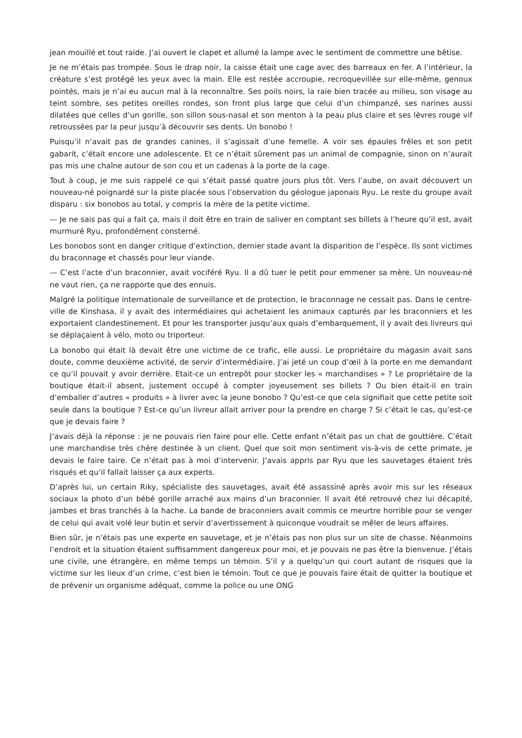jean mouillé et tout raide. J’ai ouvert le clapet et allumé la lampe avec le sentiment de commettre une bêtise.
Je ne m’étais pas trompée. Sous le drap noir, la caisse était une cage avec des barreaux en fer. A l’intérieur, la créature s’est protégé les yeux avec la main. Elle est restée accroupie, recroquevillée sur elle-même, genoux pointés, mais je n’ai eu aucun mal à la reconnaître. Ses poils noirs, la raie bien tracée au milieu, son visage au teint sombre, ses petites oreilles rondes, son front plus large que celui d’un chimpanzé, ses narines aussi dilatées que celles d’un gorille, son sillon sous-nasal et son menton à la peau plus claire et ses lèvres rouge vif retroussées par la peur jusqu’à découvrir ses dents. Un bonobo !
Puisqu’il n’avait pas de grandes canines, il s’agissait d’une femelle. A voir ses épaules frêles et son petit gabarit, c’était encore une adolescente. Et ce n’était sûrement pas un animal de compagnie, sinon on n’aurait pas mis une chaîne autour de son cou et un cadenas à la porte de la cage.
Tout à coup, je me suis rappelé ce qui s’était passé quatre jours plus tôt. Vers l’aube, on avait découvert un nouveau-né poignardé sur la piste placée sous l’observation du géologue japonais Ryu. Le reste du groupe avait disparu : six bonobos au total, y compris la mère de la petite victime.
— Je ne sais pas qui a fait ça, mais il doit être en train de saliver en comptant ses billets à l’heure qu’il est, avait murmuré Ryu, profondément consterné.
Les bonobos sont en danger critique d’extinction, dernier stade avant la disparition de l’espèce. Ils sont victimes du braconnage et chassés pour leur viande.
— C’est l’acte d’un braconnier, avait vociféré Ryu. Il a dû tuer le petit pour emmener sa mère. Un nouveau-né ne vaut rien, ça ne rapporte que des ennuis.
Malgré la politique internationale de surveillance et de protection, le braconnage ne cessait pas. Dans le centre-ville de Kinshasa, il y avait des intermédiaires qui achetaient les animaux capturés par les braconniers et les exportaient clandestinement. Et pour les transporter jusqu’aux quais d’embarquement, il y avait des livreurs qui se déplaçaient à vélo, moto ou triporteur.
La bonobo qui était là devait être une victime de ce trafic, elle aussi. Le propriétaire du magasin avait sans doute, comme deuxième activité, de servir d’intermédiaire. J’ai jeté un coup d’œil à la porte en me demandant ce qu’il pouvait y avoir derrière. Etait-ce un entrepôt pour stocker les « marchandises » ? Le propriétaire de la boutique était-il absent, justement occupé à compter joyeusement ses billets ? Ou bien était-il en train d’emballer d’autres « produits » à livrer avec la jeune bonobo ? Qu’est-ce que cela signifiait que cette petite soit seule dans la boutique ? Est-ce qu’un livreur allait arriver pour la prendre en charge ? Si c’était le cas, qu’est-ce que je devais faire ?
J’avais déjà la réponse : je ne pouvais rien faire pour elle. Cette enfant n’était pas un chat de gouttière. C’était une marchandise très chère destinée à un client. Quel que soit mon sentiment vis-à-vis de cette primate, je devais le faire taire. Ce n’était pas à moi d’intervenir. J’avais appris par Ryu que les sauvetages étaient très risqués et qu’il fallait laisser ça aux experts.
D’après lui, un certain Riky, spécialiste des sauvetages, avait été assassiné après avoir mis sur les réseaux sociaux la photo d’un bébé gorille arraché aux mains d’un braconnier. Il avait été retrouvé chez lui décapité, jambes et bras tranchés à la hache. La bande de braconniers avait commis ce meurtre horrible pour se venger de celui qui avait volé leur butin et servir d’avertissement à quiconque voudrait se mêler de leurs affaires.
Bien sûr, je n’étais pas une experte en sauvetage, et je n’étais pas non plus sur un site de chasse. Néanmoins l’endroit et la situation étaient suffisamment dangereux pour moi, et je pouvais ne pas être la bienvenue. J’étais une civile, une étrangère, en même temps un témoin. S’il y a quelqu’un qui court autant de risques que la victime sur les lieux d’un crime, c’est bien le témoin. Tout ce que je pouvais faire était de quitter la boutique et de prévenir un organisme adéquat, comme la police ou une ONG